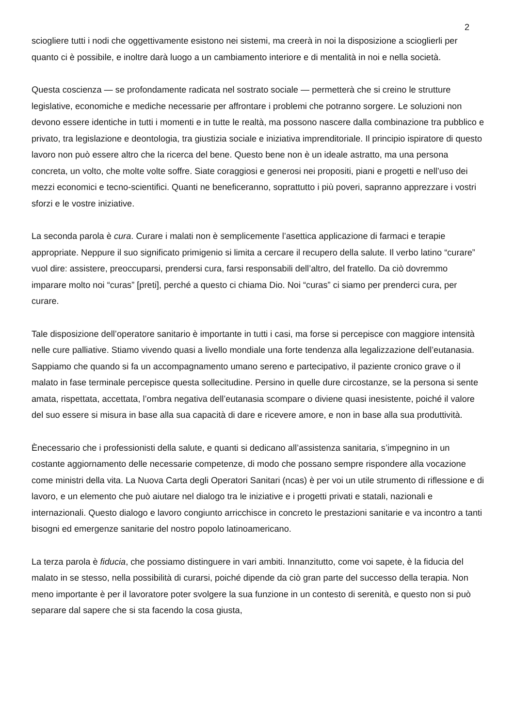2
sciogliere tutti i nodi che oggettivamente esistono nei sistemi, ma creerà in noi la disposizione a sciogli­erli per quanto ci è possibile, e inoltre darà luogo a un cambiamento interiore e di mentalità in noi e nella società.
Questa coscienza — se profondamente radicata nel sostrato sociale — permetterà che si creino le strutture legislative, economiche e mediche necessarie per affrontare i problemi che potranno sorgere. Le soluzioni non devono essere identiche in tutti i momenti e in tutte le realtà, ma possono nascere dalla combinazione tra pubblico e privato, tra legislazione e deontologia, tra giustizia sociale e iniziativa imprenditoriale. Il principio ispiratore di questo lavoro non può essere altro che la ricerca del bene. Questo bene non è un ideale astratto, ma una persona concreta, un volto, che molte volte soffre. Siate coraggiosi e generosi nei propositi, piani e progetti e nell’uso dei mezzi economici e tecno-scientifici. Quanti ne beneficeranno, soprattutto i più poveri, sapranno apprezzare i vostri sforzi e le vostre iniziative.
La seconda parola è cura. Curare i malati non è semplicemente l’asettica applicazione di farmaci e terapie appropriate. Neppure il suo significato primigenio si limita a cercare il recupero della salute. Il verbo latino “curare” vuol dire: assistere, preoccuparsi, prendersi cura, farsi responsabili dell’altro, del fratello. Da ciò dovremmo imparare molto noi “curas” [preti], perché a questo ci chiama Dio. Noi “curas” ci siamo per prenderci cura, per curare.
Tale disposizione dell’operatore sanitario è importante in tutti i casi, ma forse si percepisce con maggiore intensità nelle cure palliative. Stiamo vivendo quasi a livello mondiale una forte tendenza alla legalizzazione dell’eutanasia. Sappiamo che quando si fa un accompagnamento umano sereno e partecipativo, il paziente cronico grave o il malato in fase terminale percepisce questa sollecitudine. Persino in quelle dure circostanze, se la persona si sente amata, rispettata, accettata, l’ombra negativa dell’eutanasia scompare o diviene quasi inesistente, poiché il valore del suo essere si misura in base alla sua capacità di dare e ricevere amore, e non in base alla sua produttività.
Ènecessario che i professionisti della salute, e quanti si dedicano all’assistenza sanitaria, s’impegnino in un costante aggiornamento delle necessarie competenze, di modo che possano sempre rispondere alla vocazione come ministri della vita. La Nuova Carta degli Operatori Sanitari (ncas) è per voi un utile strumento di riflessione e di lavoro, e un elemento che può aiutare nel dialogo tra le iniziative e i progetti privati e statali, nazionali e internazionali. Questo dialogo e lavoro congiunto arricchisce in concreto le prestazioni sanitarie e va incontro a tanti bisogni ed emergenze sanitarie del nostro popolo latinoamericano.
La terza parola è fiducia, che possiamo distinguere in vari ambiti. Innanzitutto, come voi sapete, è la fiducia del malato in se stesso, nella possibilità di curarsi, poiché dipende da ciò gran parte del successo della terapia. Non meno importante è per il lavoratore poter svolgere la sua funzione in un contesto di serenità, e questo non si può separare dal sapere che si sta facendo la cosa giusta,